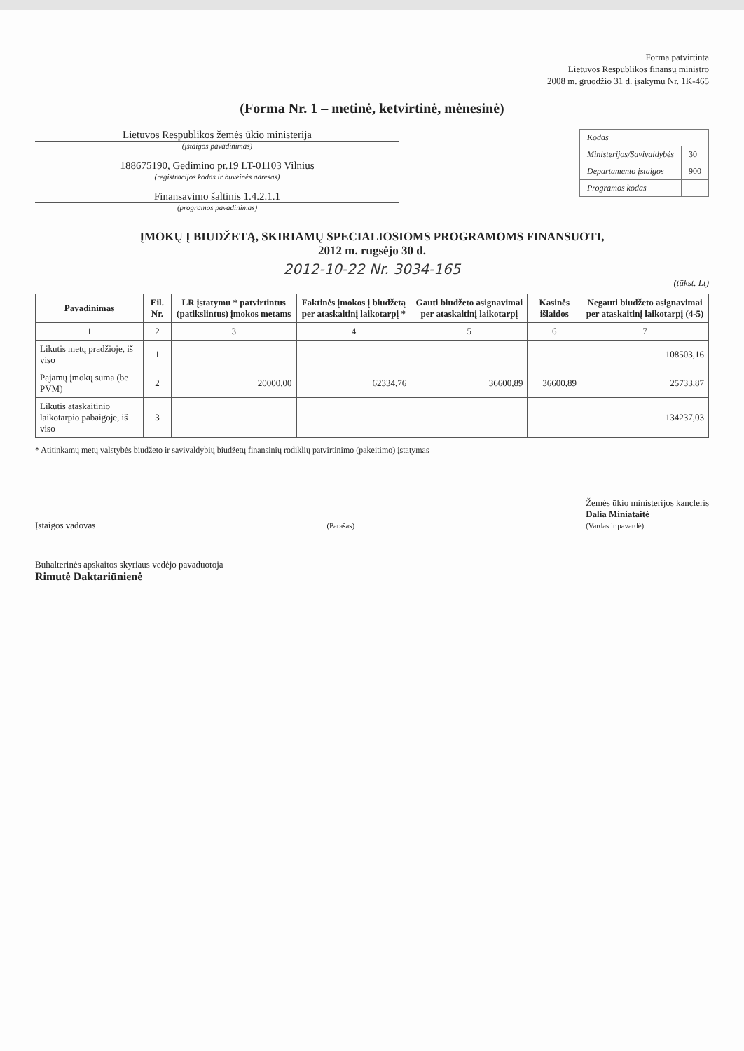Forma patvirtinta
Lietuvos Respublikos finansų ministro
2008 m. gruodžio 31 d. įsakymu Nr. 1K-465
(Forma Nr. 1 – metinė, ketvirtinė, mėnesinė)
| Kodas | |
| Ministerijos/Savivaldybės | 30 |
| Departamento įstaigos | 900 |
| Programos kodas | |
Lietuvos Respublikos žemės ūkio ministerija
(įstaigos pavadinimas)
188675190, Gedimino pr.19 LT-01103 Vilnius
(registracijos kodas ir buveinės adresas)
Finansavimo šaltinis 1.4.2.1.1
(programos pavadinimas)
ĮMOKŲ Į BIUDŽETĄ, SKIRIAMŲ SPECIALIOSIOMS PROGRAMOMS FINANSUOTI,
2012 m. rugsėjo 30 d.
2012-10-22 Nr. 3034-165
(tūkst. Lt)
| Pavadinimas | Eil. Nr. | LR įstatymu * patvirtintus (patikslintus) įmokos metams | Faktinės įmokos į biudžetą per ataskaitinį laikotarpį * | Gauti biudžeto asignavimai per ataskaitinį laikotarpį | Kasinės išlaidos | Negauti biudžeto asignavimai per ataskaitinį laikotarpį (4-5) |
| --- | --- | --- | --- | --- | --- | --- |
| 1 | 2 | 3 | 4 | 5 | 6 | 7 |
| Likutis metų pradžioje, iš viso | 1 | | | | | 108503,16 |
| Pajamų įmokų suma (be PVM) | 2 | 20000,00 | 62334,76 | 36600,89 | 36600,89 | 25733,87 |
| Likutis ataskaitinio laikotarpio pabaigoje, iš viso | 3 | | | | | 134237,03 |
* Atitinkamų metų valstybės biudžeto ir savivaldybių biudžetų finansinių rodiklių patvirtinimo (pakeitimo) įstatymas
Įstaigos vadovas
__________________
(Parašas)
Žemės ūkio ministerijos kancleris
Dalia Miniataitė
(Vardas ir pavardė)
Buhalterinės apskaitos skyriaus vedėjo pavaduotoja
Rimutė Daktariūnienė